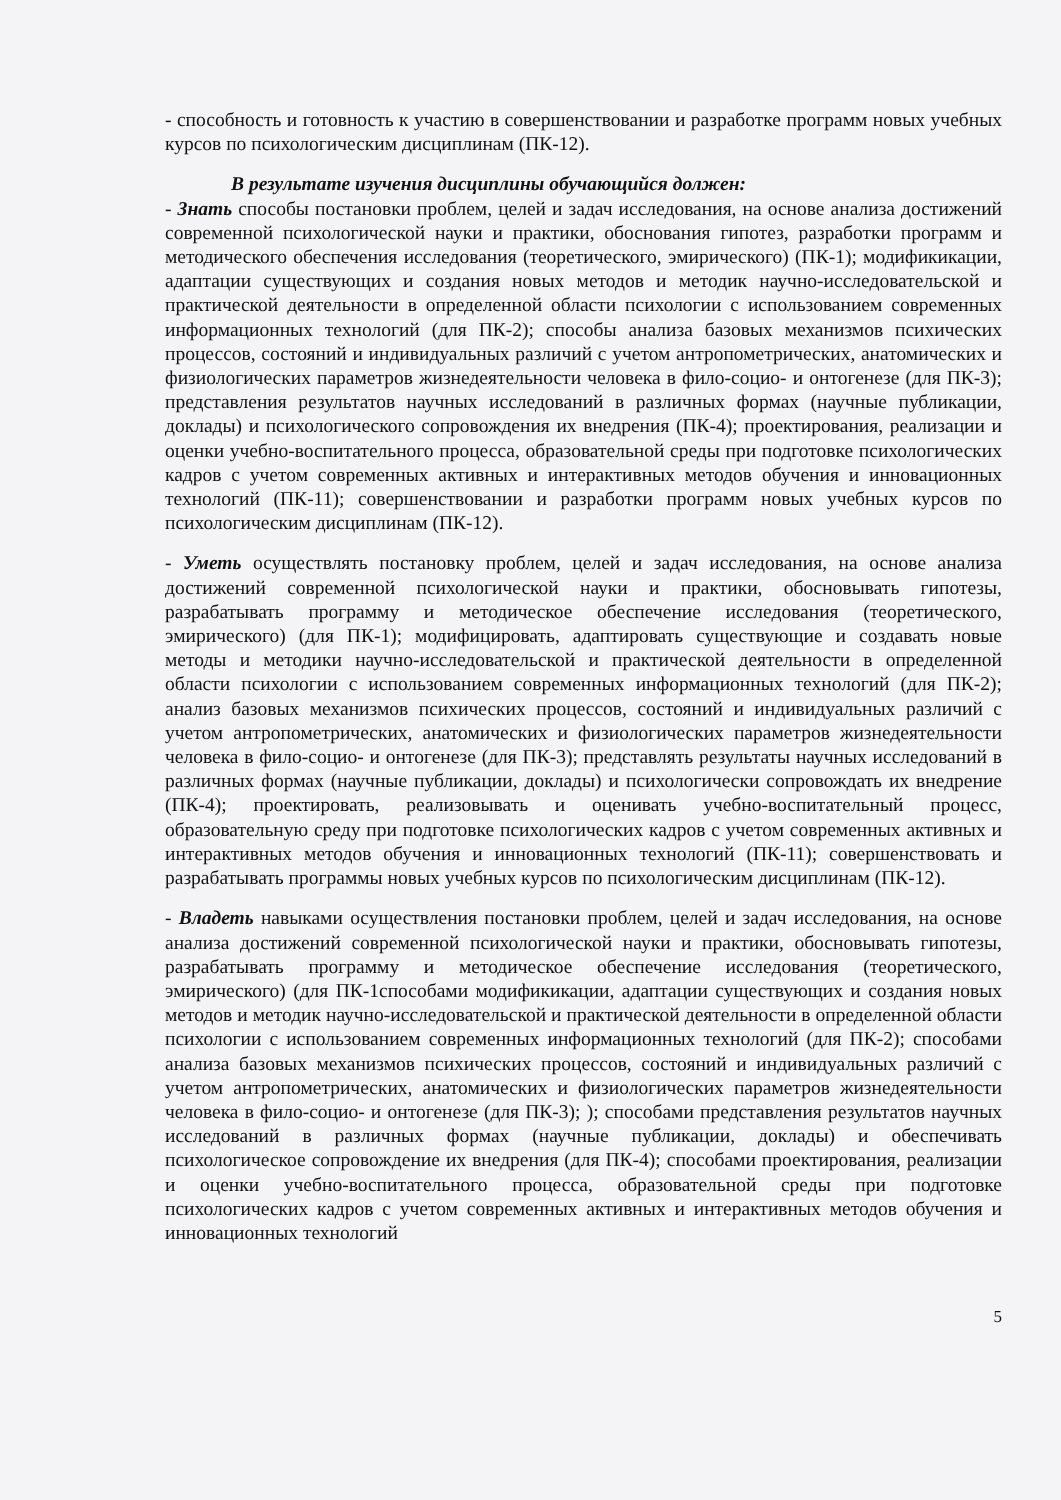- способность и готовность к участию в совершенствовании и разработке программ новых учебных курсов по психологическим дисциплинам (ПК-12).
В результате изучения дисциплины обучающийся должен:
- Знать способы постановки проблем, целей и задач исследования, на основе анализа достижений современной психологической науки и практики, обоснования гипотез, разработки программ и методического обеспечения исследования (теоретического, эмирического) (ПК-1); модификикации, адаптации существующих и создания новых методов и методик научно-исследовательской и практической деятельности в определенной области психологии с использованием современных информационных технологий (для ПК-2); способы анализа базовых механизмов психических процессов, состояний и индивидуальных различий с учетом антропометрических, анатомических и физиологических параметров жизнедеятельности человека в фило-социо- и онтогенезе (для ПК-3); представления результатов научных исследований в различных формах (научные публикации, доклады) и психологического сопровождения их внедрения (ПК-4); проектирования, реализации и оценки учебно-воспитательного процесса, образовательной среды при подготовке психологических кадров с учетом современных активных и интерактивных методов обучения и инновационных технологий (ПК-11); совершенствовании и разработки программ новых учебных курсов по психологическим дисциплинам (ПК-12).
- Уметь осуществлять постановку проблем, целей и задач исследования, на основе анализа достижений современной психологической науки и практики, обосновывать гипотезы, разрабатывать программу и методическое обеспечение исследования (теоретического, эмирического) (для ПК-1); модифицировать, адаптировать существующие и создавать новые методы и методики научно-исследовательской и практической деятельности в определенной области психологии с использованием современных информационных технологий (для ПК-2); анализ базовых механизмов психических процессов, состояний и индивидуальных различий с учетом антропометрических, анатомических и физиологических параметров жизнедеятельности человека в фило-социо- и онтогенезе (для ПК-3); представлять результаты научных исследований в различных формах (научные публикации, доклады) и психологически сопровождать их внедрение (ПК-4); проектировать, реализовывать и оценивать учебно-воспитательный процесс, образовательную среду при подготовке психологических кадров с учетом современных активных и интерактивных методов обучения и инновационных технологий (ПК-11); совершенствовать и разрабатывать программы новых учебных курсов по психологическим дисциплинам (ПК-12).
- Владеть навыками осуществления постановки проблем, целей и задач исследования, на основе анализа достижений современной психологической науки и практики, обосновывать гипотезы, разрабатывать программу и методическое обеспечение исследования (теоретического, эмирического) (для ПК-1способами модификикации, адаптации существующих и создания новых методов и методик научно-исследовательской и практической деятельности в определенной области психологии с использованием современных информационных технологий (для ПК-2); способами анализа базовых механизмов психических процессов, состояний и индивидуальных различий с учетом антропометрических, анатомических и физиологических параметров жизнедеятельности человека в фило-социо- и онтогенезе (для ПК-3); ); способами представления результатов научных исследований в различных формах (научные публикации, доклады) и обеспечивать психологическое сопровождение их внедрения (для ПК-4); способами проектирования, реализации и оценки учебно-воспитательного процесса, образовательной среды при подготовке психологических кадров с учетом современных активных и интерактивных методов обучения и инновационных технологий
5